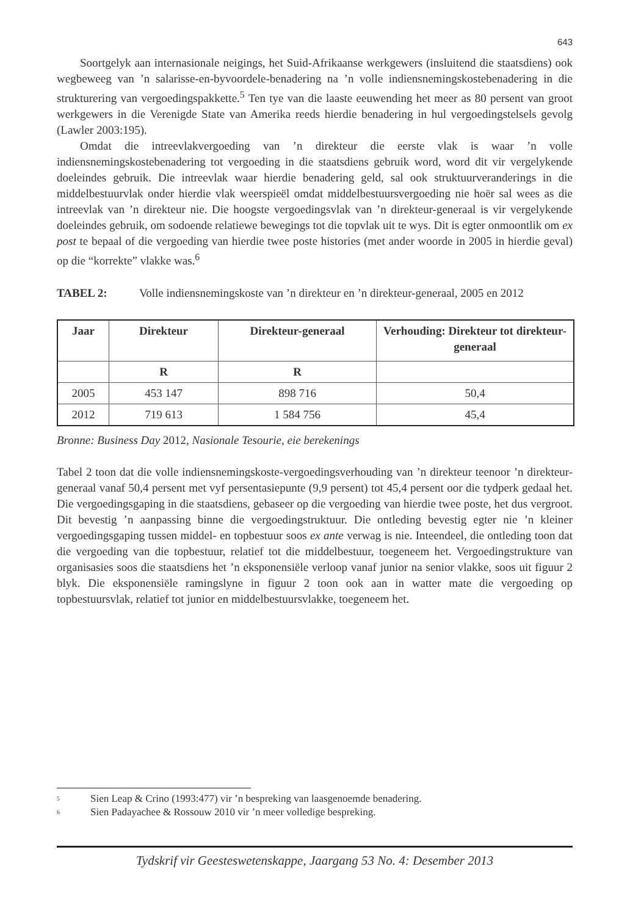643
Soortgelyk aan internasionale neigings, het Suid-Afrikaanse werkgewers (insluitend die staatsdiens) ook wegbeweeg van ’n salarisse-en-byvoordele-benadering na ’n volle indiensnemingskostebenadering in die strukturering van vergoedingspakkette.<sup>5</sup> Ten tye van die laaste eeuwending het meer as 80 persent van groot werkgewers in die Verenigde State van Amerika reeds hierdie benadering in hul vergoedingstelsels gevolg (Lawler 2003:195).
Omdat die intreevlakvergoeding van ’n direkteur die eerste vlak is waar ’n volle indiensnemingskostebenadering tot vergoeding in die staatsdiens gebruik word, word dit vir vergelykende doeleindes gebruik. Die intreevlak waar hierdie benadering geld, sal ook struktuurveranderings in die middelbestuurvlak onder hierdie vlak weerspieël omdat middelbestuursvergoeding nie hoër sal wees as die intreevlak van ’n direkteur nie. Die hoogste vergoedingsvlak van ’n direkteur-generaal is vir vergelykende doeleindes gebruik, om sodoende relatiewe bewegings tot die topvlak uit te wys. Dit is egter onmoontlik om ex post te bepaal of die vergoeding van hierdie twee poste histories (met ander woorde in 2005 in hierdie geval) op die “korrekte” vlakke was.<sup>6</sup>
TABEL 2: Volle indiensnemingskoste van ’n direkteur en ’n direkteur-generaal, 2005 en 2012
| Jaar | Direkteur | Direkteur-generaal | Verhouding: Direkteur tot direkteur-generaal |
| --- | --- | --- | --- |
| | R | R | |
| 2005 | 453 147 | 898 716 | 50,4 |
| 2012 | 719 613 | 1 584 756 | 45,4 |
Bronne: Business Day 2012, Nasionale Tesourie, eie berekenings
Tabel 2 toon dat die volle indiensnemingskoste-vergoedingsverhouding van ’n direkteur teenoor ’n direkteur-generaal vanaf 50,4 persent met vyf persentasiepunte (9,9 persent) tot 45,4 persent oor die tydperk gedaal het. Die vergoedingsgaping in die staatsdiens, gebaseer op die vergoeding van hierdie twee poste, het dus vergroot. Dit bevestig ’n aanpassing binne die vergoedingstruktuur. Die ontleding bevestig egter nie ’n kleiner vergoedingsgaping tussen middel- en topbestuur soos ex ante verwag is nie. Inteendeel, die ontleding toon dat die vergoeding van die topbestuur, relatief tot die middelbestuur, toegeneem het. Vergoedingstrukture van organisasies soos die staatsdiens het ’n eksponensiële verloop vanaf junior na senior vlakke, soos uit figuur 2 blyk. Die eksponensiële ramingslyne in figuur 2 toon ook aan in watter mate die vergoeding op topbestuursvlak, relatief tot junior en middelbestuursvlakke, toegeneem het.
<sup>5</sup> Sien Leap & Crino (1993:477) vir ’n bespreking van laasgenoemde benadering.
<sup>6</sup> Sien Padayachee & Rossouw 2010 vir ’n meer volledige bespreking.
Tydskrif vir Geesteswetenskappe, Jaargang 53 No. 4: Desember 2013